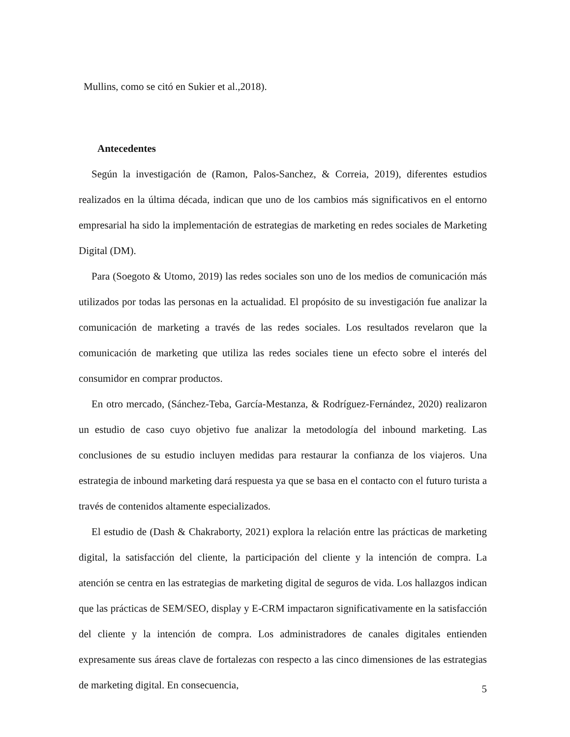Mullins, como se citó en Sukier et al.,2018).
Antecedentes
Según la investigación de (Ramon, Palos-Sanchez, & Correia, 2019), diferentes estudios realizados en la última década, indican que uno de los cambios más significativos en el entorno empresarial ha sido la implementación de estrategias de marketing en redes sociales de Marketing Digital (DM).
Para (Soegoto & Utomo, 2019) las redes sociales son uno de los medios de comunicación más utilizados por todas las personas en la actualidad. El propósito de su investigación fue analizar la comunicación de marketing a través de las redes sociales. Los resultados revelaron que la comunicación de marketing que utiliza las redes sociales tiene un efecto sobre el interés del consumidor en comprar productos.
En otro mercado, (Sánchez-Teba, García-Mestanza, & Rodríguez-Fernández, 2020) realizaron un estudio de caso cuyo objetivo fue analizar la metodología del inbound marketing. Las conclusiones de su estudio incluyen medidas para restaurar la confianza de los viajeros. Una estrategia de inbound marketing dará respuesta ya que se basa en el contacto con el futuro turista a través de contenidos altamente especializados.
El estudio de (Dash & Chakraborty, 2021) explora la relación entre las prácticas de marketing digital, la satisfacción del cliente, la participación del cliente y la intención de compra. La atención se centra en las estrategias de marketing digital de seguros de vida. Los hallazgos indican que las prácticas de SEM/SEO, display y E-CRM impactaron significativamente en la satisfacción del cliente y la intención de compra. Los administradores de canales digitales entienden expresamente sus áreas clave de fortalezas con respecto a las cinco dimensiones de las estrategias de marketing digital. En consecuencia,
5